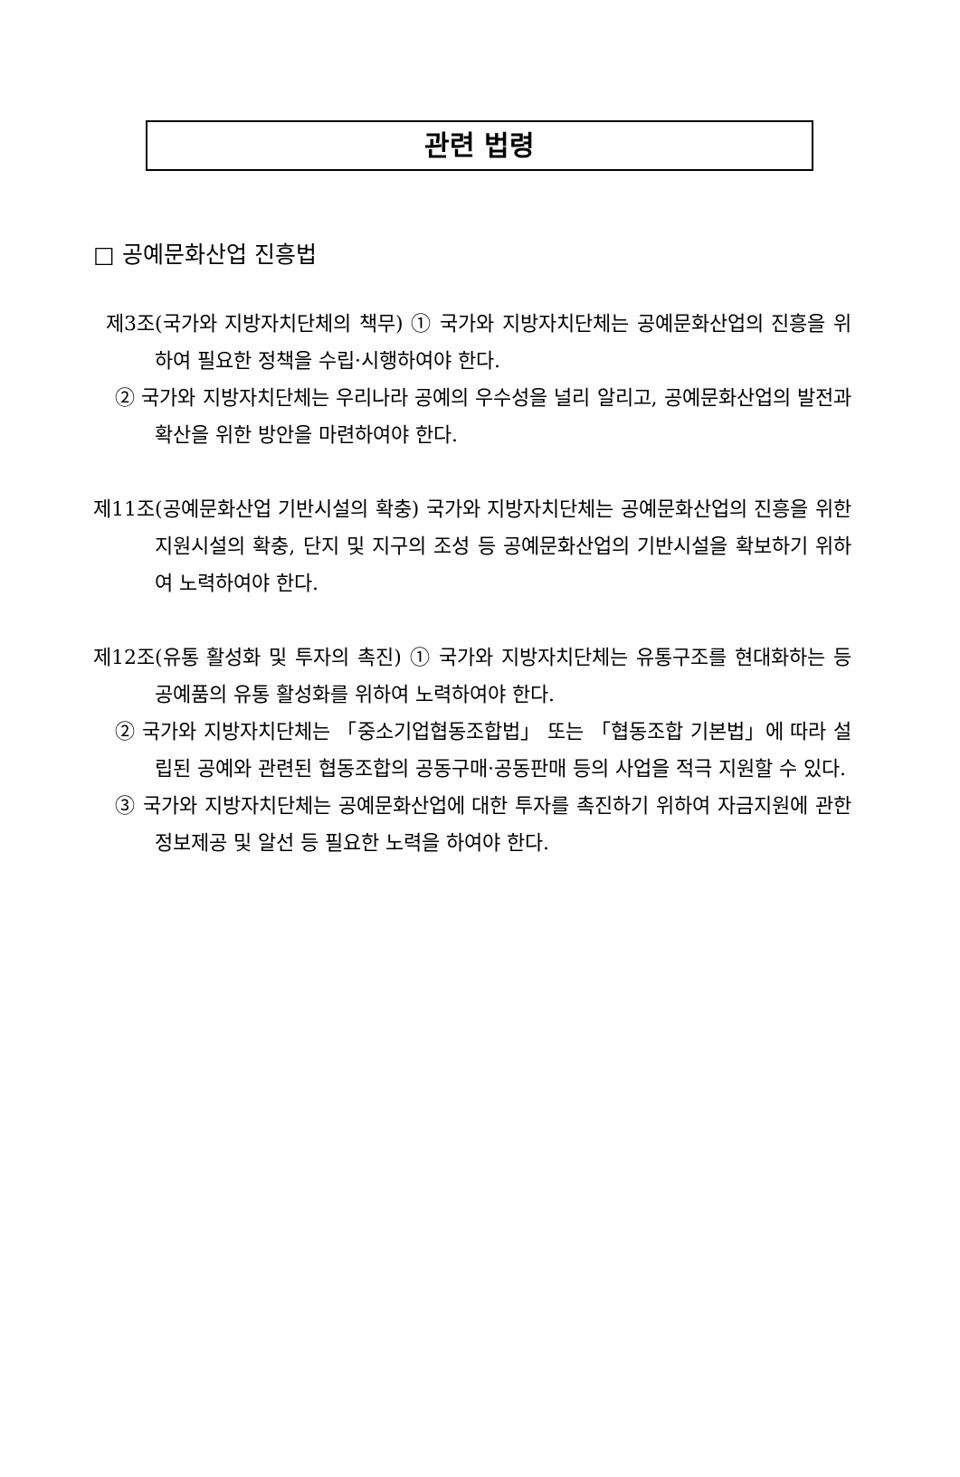관련 법령
□ 공예문화산업 진흥법
제3조(국가와 지방자치단체의 책무) ① 국가와 지방자치단체는 공예문화산업의 진흥을 위하여 필요한 정책을 수립·시행하여야 한다.
② 국가와 지방자치단체는 우리나라 공예의 우수성을 널리 알리고, 공예문화산업의 발전과 확산을 위한 방안을 마련하여야 한다.
제11조(공예문화산업 기반시설의 확충) 국가와 지방자치단체는 공예문화산업의 진흥을 위한 지원시설의 확충, 단지 및 지구의 조성 등 공예문화산업의 기반시설을 확보하기 위하여 노력하여야 한다.
제12조(유통 활성화 및 투자의 촉진) ① 국가와 지방자치단체는 유통구조를 현대화하는 등 공예품의 유통 활성화를 위하여 노력하여야 한다.
② 국가와 지방자치단체는 「중소기업협동조합법」 또는 「협동조합 기본법」에 따라 설립된 공예와 관련된 협동조합의 공동구매·공동판매 등의 사업을 적극 지원할 수 있다.
③ 국가와 지방자치단체는 공예문화산업에 대한 투자를 촉진하기 위하여 자금지원에 관한 정보제공 및 알선 등 필요한 노력을 하여야 한다.